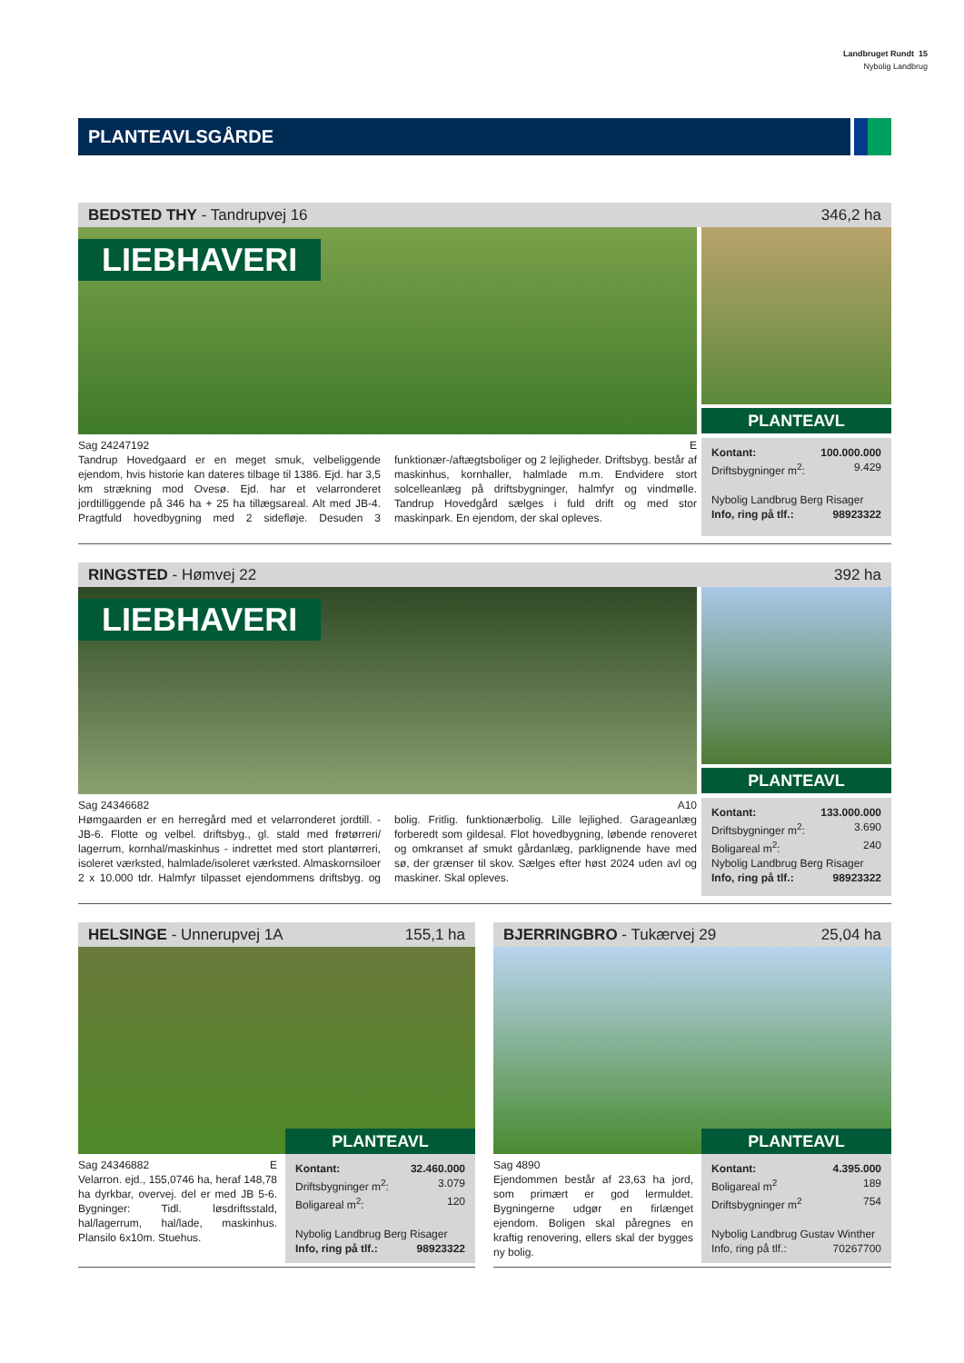Landbruget Rundt 15
Nybolig Landbrug
PLANTEAVLSGÅRDE
BEDSTED THY - Tandrupvej 16 346,2 ha
LIEBHAVERI
PLANTEAVL
Sag 24247192 E
Tandrup Hovedgaard er en meget smuk, velbeliggende ejendom, hvis historie kan dateres tilbage til 1386. Ejd. har 3,5 km strækning mod Ovesø. Ejd. har et velarronderet jordtilliggende på 346 ha + 25 ha tillægsareal. Alt med JB-4. Pragtfuld hovedbygning med 2 sidefløje. Desuden 3 funktionær-/aftægtsboliger og 2 lejligheder. Driftsbyg. består af maskinhus, kornhaller, halmlade m.m. Endvidere stort solcelleanlæg på driftsbygninger, halmfyr og vindmølle. Tandrup Hovedgård sælges i fuld drift og med stor maskinpark. En ejendom, der skal opleves.
Kontant: 100.000.000
Driftsbygninger m<sup>2</sup>: 9.429
Nybolig Landbrug Berg Risager
Info, ring på tlf.: 98923322
RINGSTED - Hømvej 22 392 ha
LIEBHAVERI
PLANTEAVL
Sag 24346682 A10
Hømgaarden er en herregård med et velarronderet jordtill. - JB-6. Flotte og velbel. driftsbyg., gl. stald med frøtørreri/ lagerrum, kornhal/maskinhus - indrettet med stort plantørreri, isoleret værksted, halmlade/isoleret værksted. Almaskornsiloer 2 x 10.000 tdr. Halmfyr tilpasset ejendommens driftsbyg. og bolig. Fritlig. funktionærbolig. Lille lejlighed. Garageanlæg forberedt som gildesal. Flot hovedbygning, løbende renoveret og omkranset af smukt gårdanlæg, parklignende have med sø, der grænser til skov. Sælges efter høst 2024 uden avl og maskiner. Skal opleves.
Kontant: 133.000.000
Driftsbygninger m<sup>2</sup>: 3.690
Boligareal m<sup>2</sup>: 240
Nybolig Landbrug Berg Risager
Info, ring på tlf.: 98923322
HELSINGE - Unnerupvej 1A 155,1 ha
PLANTEAVL
Sag 24346882 E
Velarron. ejd., 155,0746 ha, heraf 148,78 ha dyrkbar, overvej. del er med JB 5-6. Bygninger: Tidl. løsdriftsstald, hal/lagerrum, hal/lade, maskinhus. Plansilo 6x10m. Stuehus.
Kontant: 32.460.000
Driftsbygninger m<sup>2</sup>: 3.079
Boligareal m<sup>2</sup>: 120
Nybolig Landbrug Berg Risager
Info, ring på tlf.: 98923322
BJERRINGBRO - Tukærvej 29 25,04 ha
PLANTEAVL
Sag 4890
Ejendommen består af 23,63 ha jord, som primært er god lermuldet. Bygningerne udgør en firlænget ejendom. Boligen skal påregnes en kraftig renovering, ellers skal der bygges ny bolig.
Kontant: 4.395.000
Boligareal m<sup>2</sup> 189
Driftsbygninger m<sup>2</sup> 754
Nybolig Landbrug Gustav Winther
Info, ring på tlf.: 70267700